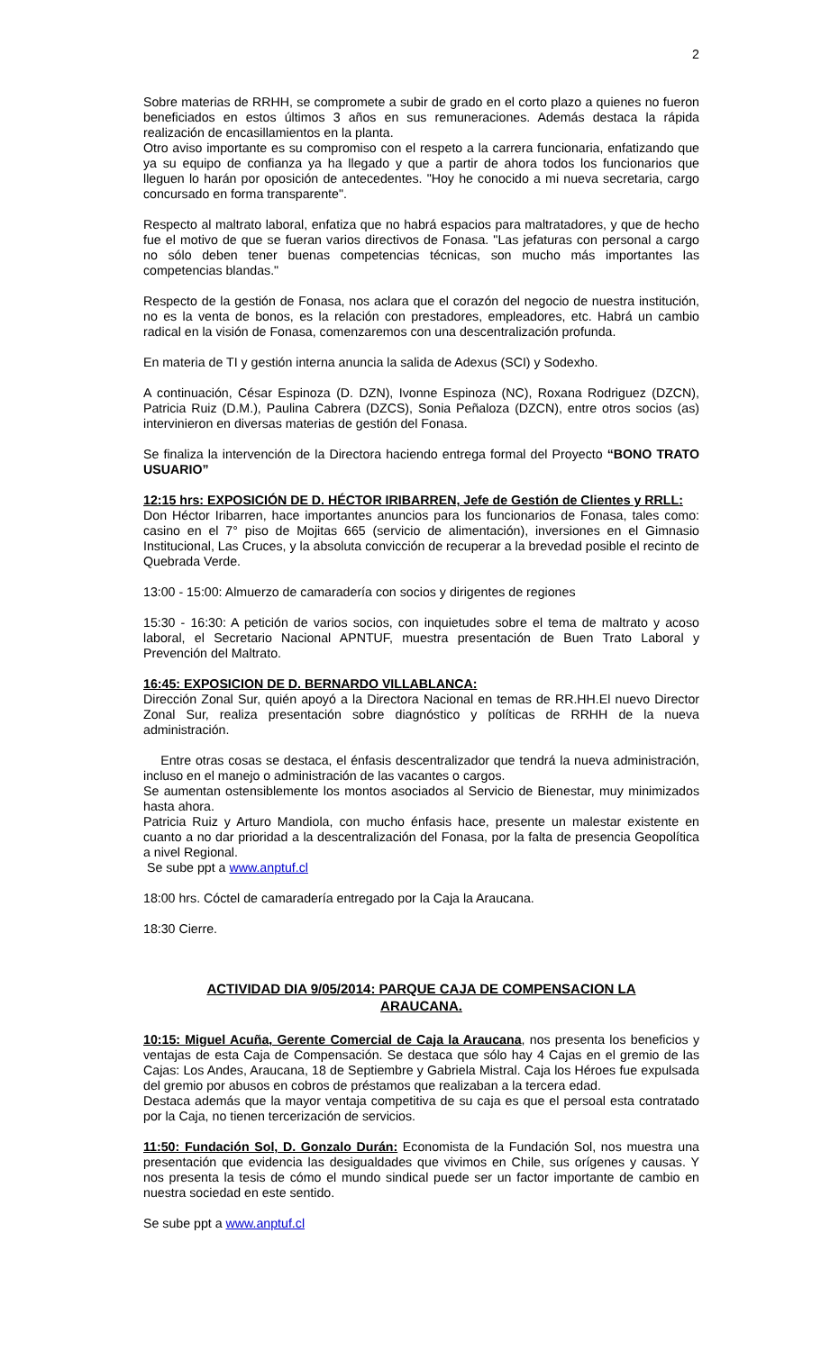2
Sobre materias de RRHH, se compromete a subir de grado en el corto plazo a quienes no fueron beneficiados en estos últimos 3 años en sus remuneraciones. Además destaca la rápida realización de encasillamientos en la planta.
Otro aviso importante es su compromiso con el respeto a la carrera funcionaria, enfatizando que ya su equipo de confianza ya ha llegado y que a partir de ahora todos los funcionarios que lleguen lo harán por oposición de antecedentes. "Hoy he conocido a mi nueva secretaria, cargo concursado en forma transparente".
Respecto al maltrato laboral, enfatiza que no habrá espacios para maltratadores, y que de hecho fue el motivo de que se fueran varios directivos de Fonasa. "Las jefaturas con personal a cargo no sólo deben tener buenas competencias técnicas, son mucho más importantes las competencias blandas."
Respecto de la gestión de Fonasa, nos aclara que el corazón del negocio de nuestra institución, no es la venta de bonos, es la relación con prestadores, empleadores, etc. Habrá un cambio radical en la visión de Fonasa, comenzaremos con una descentralización profunda.
En materia de TI y gestión interna anuncia la salida de Adexus (SCI) y Sodexho.
A continuación, César Espinoza (D. DZN), Ivonne Espinoza (NC), Roxana Rodriguez (DZCN), Patricia Ruiz (D.M.), Paulina Cabrera (DZCS), Sonia Peñaloza (DZCN), entre otros socios (as) intervinieron en diversas materias de gestión del Fonasa.
Se finaliza la intervención de la Directora haciendo entrega formal del Proyecto “BONO TRATO USUARIO”
12:15 hrs: EXPOSICIÓN DE D. HÉCTOR IRIBARREN, Jefe de Gestión de Clientes y RRLL:
Don Héctor Iribarren, hace importantes anuncios para los funcionarios de Fonasa, tales como: casino en el 7° piso de Mojitas 665 (servicio de alimentación), inversiones en el Gimnasio Institucional, Las Cruces, y la absoluta convicción de recuperar a la brevedad posible el recinto de Quebrada Verde.
13:00 - 15:00: Almuerzo de camaradería con socios y dirigentes de regiones
15:30 - 16:30: A petición de varios socios, con inquietudes sobre el tema de maltrato y acoso laboral, el Secretario Nacional APNTUF, muestra presentación de Buen Trato Laboral y Prevención del Maltrato.
16:45: EXPOSICION DE D. BERNARDO VILLABLANCA:
Dirección Zonal Sur, quién apoyó a la Directora Nacional en temas de RR.HH.El nuevo Director Zonal Sur, realiza presentación sobre diagnóstico y políticas de RRHH de la nueva administración.
Entre otras cosas se destaca, el énfasis descentralizador que tendrá la nueva administración, incluso en el manejo o administración de las vacantes o cargos.
Se aumentan ostensiblemente los montos asociados al Servicio de Bienestar, muy minimizados hasta ahora.
Patricia Ruiz y Arturo Mandiola, con mucho énfasis hace, presente un malestar existente en cuanto a no dar prioridad a la descentralización del Fonasa, por la falta de presencia Geopolítica a nivel Regional.
Se sube ppt a www.anptuf.cl
18:00 hrs. Cóctel de camaradería entregado por la Caja la Araucana.
18:30 Cierre.
ACTIVIDAD DIA 9/05/2014: PARQUE CAJA DE COMPENSACION LA ARAUCANA.
10:15: Miguel Acuña, Gerente Comercial de Caja la Araucana, nos presenta los beneficios y ventajas de esta Caja de Compensación. Se destaca que sólo hay 4 Cajas en el gremio de las Cajas: Los Andes, Araucana, 18 de Septiembre y Gabriela Mistral. Caja los Héroes fue expulsada del gremio por abusos en cobros de préstamos que realizaban a la tercera edad.
Destaca además que la mayor ventaja competitiva de su caja es que el persoal esta contratado por la Caja, no tienen tercerización de servicios.
11:50: Fundación Sol, D. Gonzalo Durán: Economista de la Fundación Sol, nos muestra una presentación que evidencia las desigualdades que vivimos en Chile, sus orígenes y causas. Y nos presenta la tesis de cómo el mundo sindical puede ser un factor importante de cambio en nuestra sociedad en este sentido.
Se sube ppt a www.anptuf.cl